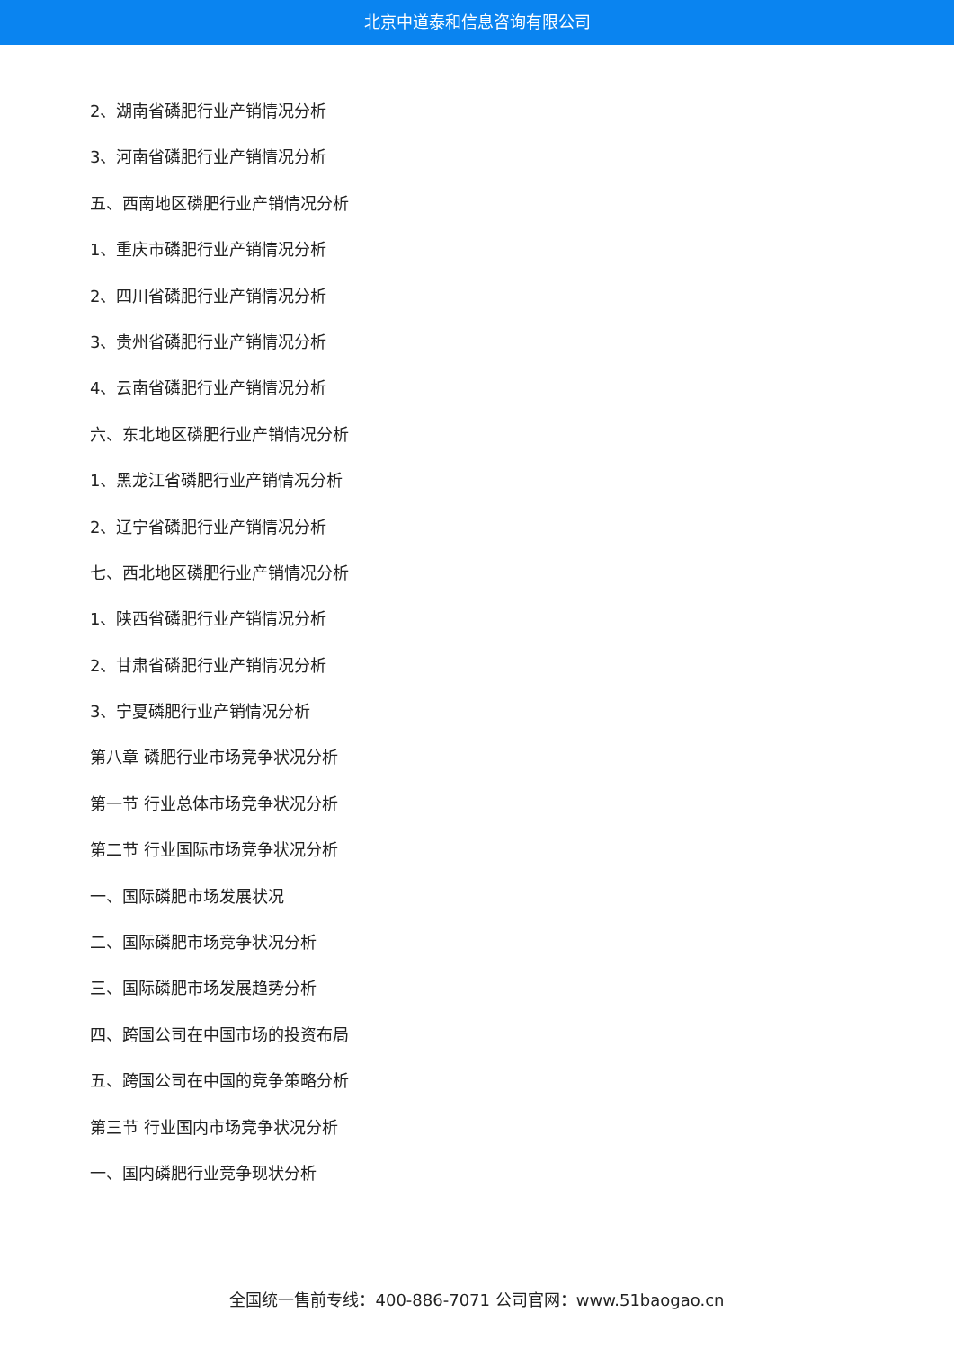北京中道泰和信息咨询有限公司
2、湖南省磷肥行业产销情况分析
3、河南省磷肥行业产销情况分析
五、西南地区磷肥行业产销情况分析
1、重庆市磷肥行业产销情况分析
2、四川省磷肥行业产销情况分析
3、贵州省磷肥行业产销情况分析
4、云南省磷肥行业产销情况分析
六、东北地区磷肥行业产销情况分析
1、黑龙江省磷肥行业产销情况分析
2、辽宁省磷肥行业产销情况分析
七、西北地区磷肥行业产销情况分析
1、陕西省磷肥行业产销情况分析
2、甘肃省磷肥行业产销情况分析
3、宁夏磷肥行业产销情况分析
第八章 磷肥行业市场竞争状况分析
第一节 行业总体市场竞争状况分析
第二节 行业国际市场竞争状况分析
一、国际磷肥市场发展状况
二、国际磷肥市场竞争状况分析
三、国际磷肥市场发展趋势分析
四、跨国公司在中国市场的投资布局
五、跨国公司在中国的竞争策略分析
第三节 行业国内市场竞争状况分析
一、国内磷肥行业竞争现状分析
全国统一售前专线：400-886-7071 公司官网：www.51baogao.cn